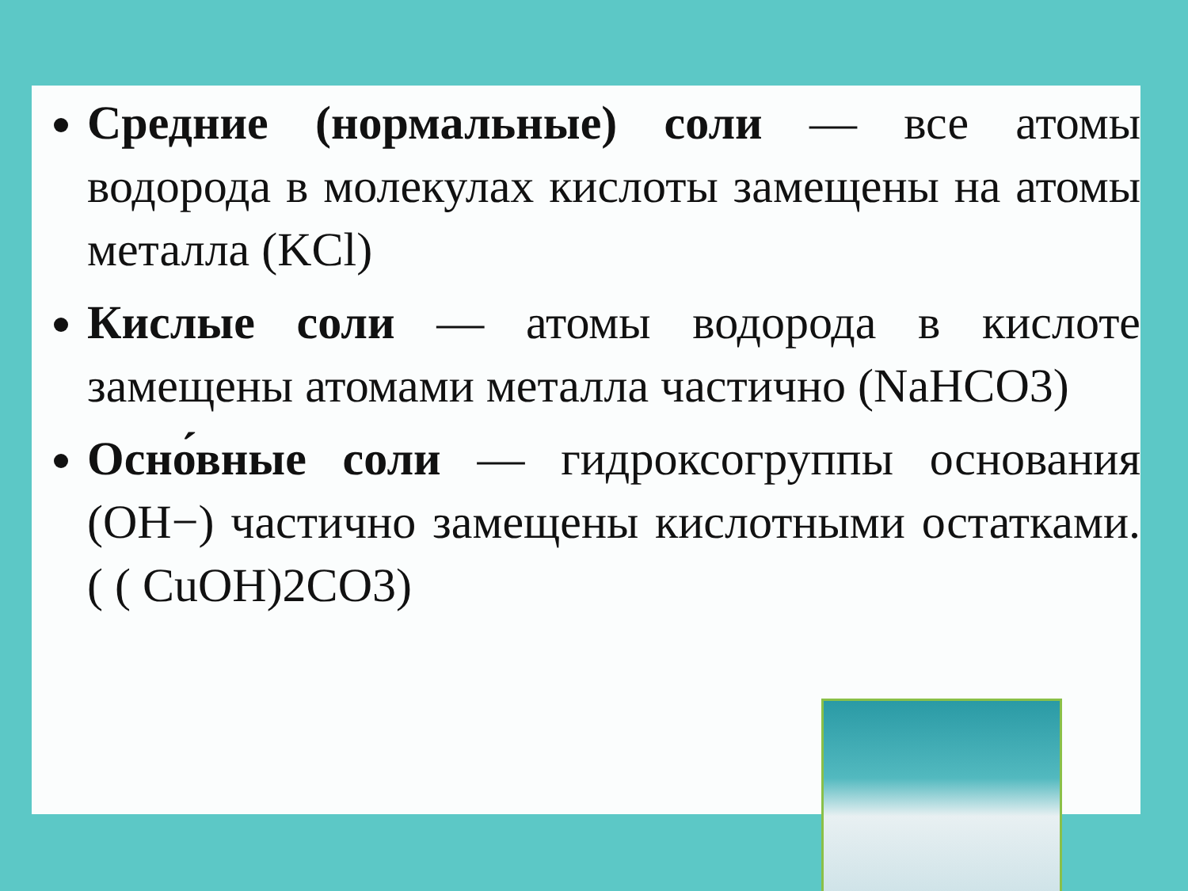Средние (нормальные) соли — все атомы водорода в молекулах кислоты замещены на атомы металла (KCl)
Кислые соли — атомы водорода в кислоте замещены атомами металла частично (NaHCO3)
Осно́вные соли — гидроксогруппы основания (OH−) частично замещены кислотными остатками. ( ( CuOH)2CO3)